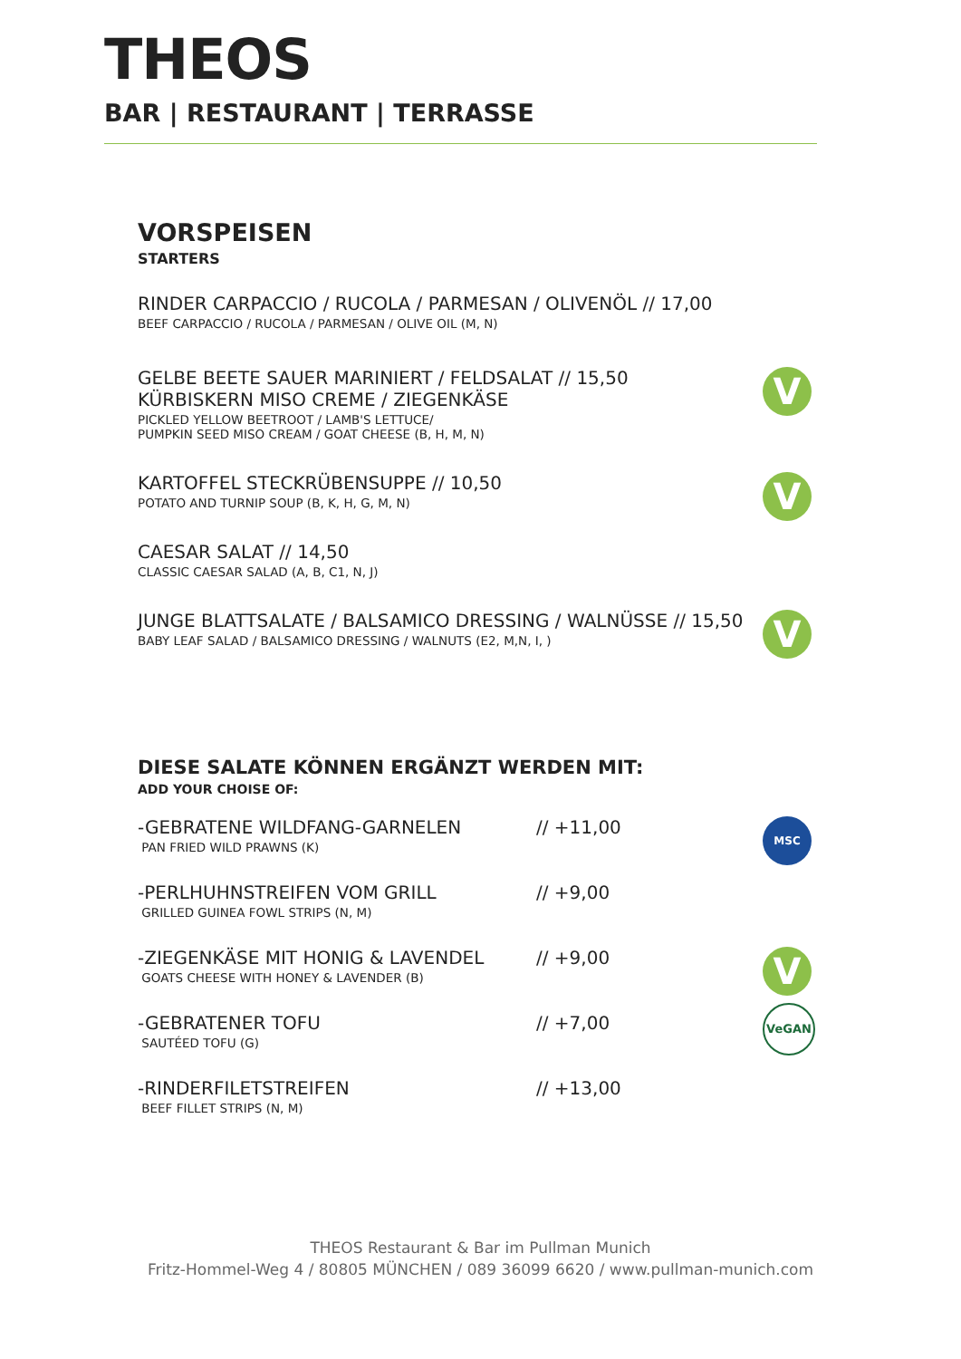THEOS
BAR | RESTAURANT | TERRASSE
VORSPEISEN
STARTERS
RINDER CARPACCIO / RUCOLA / PARMESAN / OLIVENÖL // 17,00
BEEF CARPACCIO / RUCOLA / PARMESAN / OLIVE OIL (M, N)
V
GELBE BEETE SAUER MARINIERT / FELDSALAT // 15,50
KÜRBISKERN MISO CREME / ZIEGENKÄSE
PICKLED YELLOW BEETROOT / LAMB'S LETTUCE/
PUMPKIN SEED MISO CREAM / GOAT CHEESE (B, H, M, N)
V
KARTOFFEL STECKRÜBENSUPPE // 10,50
POTATO AND TURNIP SOUP (B, K, H, G, M, N)
CAESAR SALAT // 14,50
CLASSIC CAESAR SALAD (A, B, C1, N, J)
V
JUNGE BLATTSALATE / BALSAMICO DRESSING / WALNÜSSE // 15,50
BABY LEAF SALAD / BALSAMICO DRESSING / WALNUTS (E2, M,N, I, )
DIESE SALATE KÖNNEN ERGÄNZT WERDEN MIT:
ADD YOUR CHOISE OF:
-GEBRATENE WILDFANG-GARNELEN
PAN FRIED WILD PRAWNS (K)
// +11,00
MSC
-PERLHUHNSTREIFEN VOM GRILL
GRILLED GUINEA FOWL STRIPS (N, M)
// +9,00
-ZIEGENKÄSE MIT HONIG & LAVENDEL
GOATS CHEESE WITH HONEY & LAVENDER (B)
// +9,00
V
-GEBRATENER TOFU
SAUTÉED TOFU (G)
// +7,00
VeGAN
-RINDERFILETSTREIFEN
BEEF FILLET STRIPS (N, M)
// +13,00
THEOS Restaurant & Bar im Pullman Munich
Fritz-Hommel-Weg 4 / 80805 MÜNCHEN / 089 36099 6620 / www.pullman-munich.com